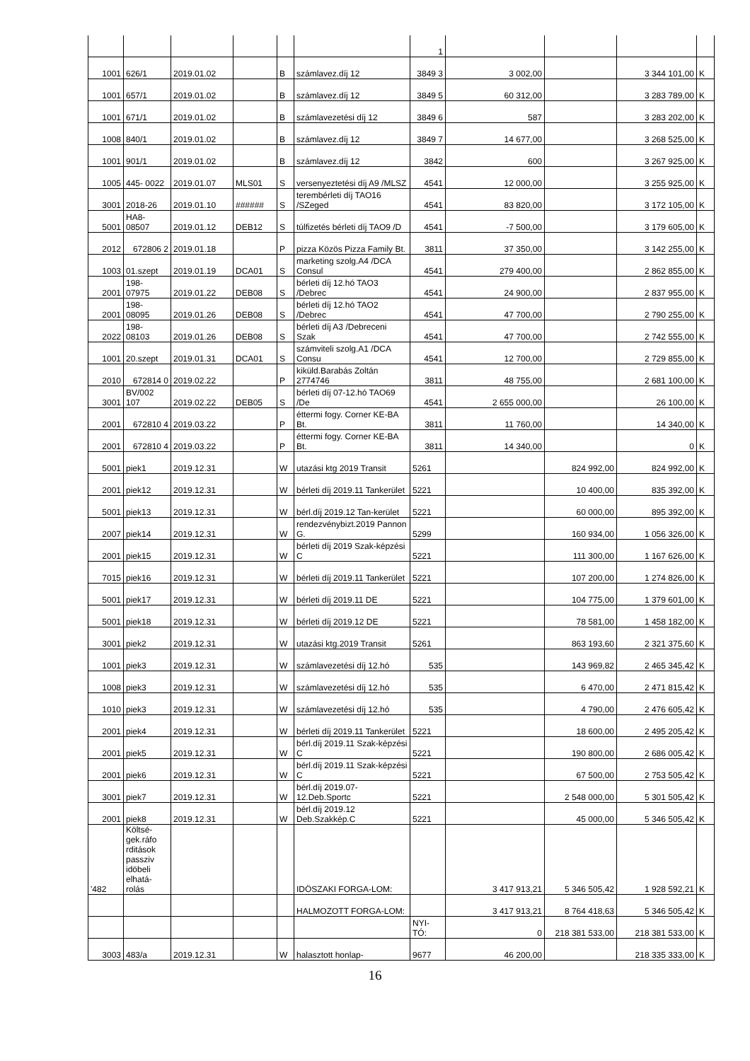| | | | | | | 1 | | | | |
| 1001 | 626/1 | 2019.01.02 | | B | számlavez.díj 12 | 3849 3 | 3 002,00 | | 3 344 101,00 | K |
| 1001 | 657/1 | 2019.01.02 | | B | számlavez.díj 12 | 3849 5 | 60 312,00 | | 3 283 789,00 | K |
| 1001 | 671/1 | 2019.01.02 | | B | számlavezetési díj 12 | 3849 6 | 587 | | 3 283 202,00 | K |
| 1008 | 840/1 | 2019.01.02 | | B | számlavez.díj 12 | 3849 7 | 14 677,00 | | 3 268 525,00 | K |
| 1001 | 901/1 | 2019.01.02 | | B | számlavez.díj 12 | 3842 | 600 | | 3 267 925,00 | K |
| 1005 | 445- 0022 | 2019.01.07 | MLS01 | S | versenyeztetési díj A9 /MLSZ | 4541 | 12 000,00 | | 3 255 925,00 | K |
| 3001 | 2018-26 | 2019.01.10 | ###### | S | terembérleti díj TAO16 /SZeged | 4541 | 83 820,00 | | 3 172 105,00 | K |
| 5001 | HA8- 08507 | 2019.01.12 | DEB12 | S | túlfizetés bérleti díj TAO9 /D | 4541 | -7 500,00 | | 3 179 605,00 | K |
| 2012 | 672806 2 | 2019.01.18 | | P | pizza Közös Pizza Family Bt. | 3811 | 37 350,00 | | 3 142 255,00 | K |
| 1003 | 01.szept | 2019.01.19 | DCA01 | S | marketing szolg.A4 /DCA Consul | 4541 | 279 400,00 | | 2 862 855,00 | K |
| 2001 | 198- 07975 | 2019.01.22 | DEB08 | S | bérleti díj 12.hó TAO3 /Debrec | 4541 | 24 900,00 | | 2 837 955,00 | K |
| 2001 | 198- 08095 | 2019.01.26 | DEB08 | S | bérleti díj 12.hó TAO2 /Debrec | 4541 | 47 700,00 | | 2 790 255,00 | K |
| 2022 | 198- 08103 | 2019.01.26 | DEB08 | S | bérleti díj A3 /Debreceni Szak | 4541 | 47 700,00 | | 2 742 555,00 | K |
| 1001 | 20.szept | 2019.01.31 | DCA01 | S | számviteli szolg.A1 /DCA Consu | 4541 | 12 700,00 | | 2 729 855,00 | K |
| 2010 | 672814 0 | 2019.02.22 | | P | kiküld.Barabás Zoltán 2774746 | 3811 | 48 755,00 | | 2 681 100,00 | K |
| 3001 | BV/002 107 | 2019.02.22 | DEB05 | S | bérleti díj 07-12.hó TAO69 /De | 4541 | 2 655 000,00 | | 26 100,00 | K |
| 2001 | 672810 4 | 2019.03.22 | | P | éttermi fogy. Corner KE-BA Bt. | 3811 | 11 760,00 | | 14 340,00 | K |
| 2001 | 672810 4 | 2019.03.22 | | P | éttermi fogy. Corner KE-BA Bt. | 3811 | 14 340,00 | | 0 | K |
| 5001 | piek1 | 2019.12.31 | | W | utazási ktg 2019 Transit | 5261 | | 824 992,00 | 824 992,00 | K |
| 2001 | piek12 | 2019.12.31 | | W | bérleti díj 2019.11 Tankerület | 5221 | | 10 400,00 | 835 392,00 | K |
| 5001 | piek13 | 2019.12.31 | | W | bérl.díj 2019.12 Tan-kerület | 5221 | | 60 000,00 | 895 392,00 | K |
| 2007 | piek14 | 2019.12.31 | | W | rendezvénybizt.2019 Pannon G. | 5299 | | 160 934,00 | 1 056 326,00 | K |
| 2001 | piek15 | 2019.12.31 | | W | bérleti díj 2019 Szak-képzési C | 5221 | | 111 300,00 | 1 167 626,00 | K |
| 7015 | piek16 | 2019.12.31 | | W | bérleti díj 2019.11 Tankerület | 5221 | | 107 200,00 | 1 274 826,00 | K |
| 5001 | piek17 | 2019.12.31 | | W | bérleti díj 2019.11 DE | 5221 | | 104 775,00 | 1 379 601,00 | K |
| 5001 | piek18 | 2019.12.31 | | W | bérleti díj 2019.12 DE | 5221 | | 78 581,00 | 1 458 182,00 | K |
| 3001 | piek2 | 2019.12.31 | | W | utazási ktg.2019 Transit | 5261 | | 863 193,60 | 2 321 375,60 | K |
| 1001 | piek3 | 2019.12.31 | | W | számlavezetési díj 12.hó | 535 | | 143 969,82 | 2 465 345,42 | K |
| 1008 | piek3 | 2019.12.31 | | W | számlavezetési díj 12.hó | 535 | | 6 470,00 | 2 471 815,42 | K |
| 1010 | piek3 | 2019.12.31 | | W | számlavezetési díj 12.hó | 535 | | 4 790,00 | 2 476 605,42 | K |
| 2001 | piek4 | 2019.12.31 | | W | bérleti díj 2019.11 Tankerület | 5221 | | 18 600,00 | 2 495 205,42 | K |
| 2001 | piek5 | 2019.12.31 | | W | bérl.díj 2019.11 Szak-képzési C | 5221 | | 190 800,00 | 2 686 005,42 | K |
| 2001 | piek6 | 2019.12.31 | | W | bérl.díj 2019.11 Szak-képzési C | 5221 | | 67 500,00 | 2 753 505,42 | K |
| 3001 | piek7 | 2019.12.31 | | W | bérl.díj 2019.07-12.Deb.Sportc | 5221 | | 2 548 000,00 | 5 301 505,42 | K |
| 2001 | piek8 | 2019.12.31 | | W | bérl.díj 2019.12 Deb.Szakkép.C | 5221 | | 45 000,00 | 5 346 505,42 | K |
| '482 | Költsé-gek.ráfo rditások passziv idöbeli elhatá-rolás | | | | IDÖSZAKI FORGA-LOM: | | 3 417 913,21 | 5 346 505,42 | 1 928 592,21 | K |
| | | | | | HALMOZOTT FORGA-LOM: | | 3 417 913,21 | 8 764 418,63 | 5 346 505,42 | K |
| | | | | | | NYI-TÓ: | 0 | 218 381 533,00 | 218 381 533,00 | K |
| 3003 | 483/a | 2019.12.31 | | W | halasztott honlap- | 9677 | 46 200,00 | | 218 335 333,00 | K |
16